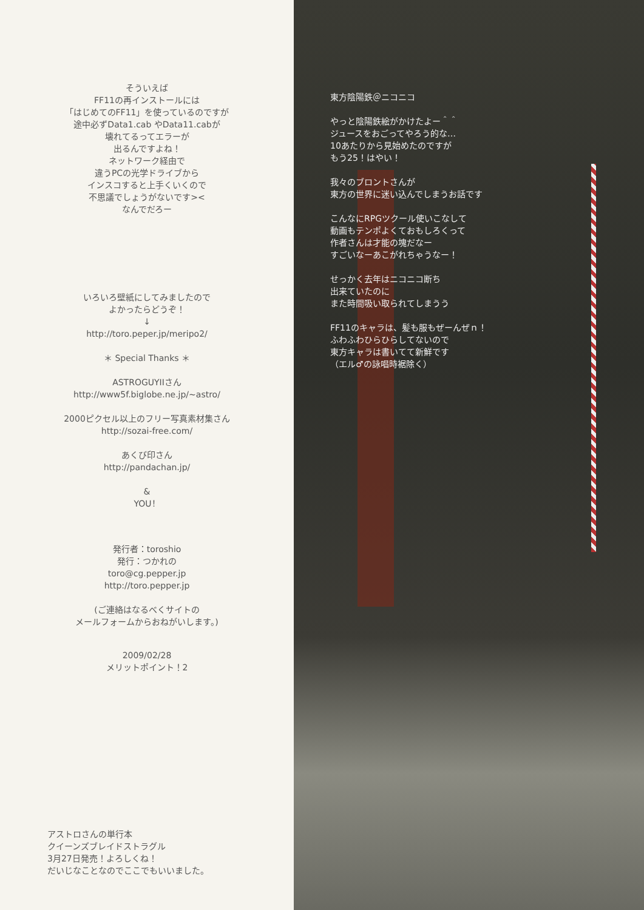そういえば
FF11の再インストールには
「はじめてのFF11」を使っているのですが
途中必ずData1.cab やData11.cabが
壊れてるってエラーが
出るんですよね！
ネットワーク経由で
違うPCの光学ドライブから
インスコすると上手くいくので
不思議でしょうがないです><
なんでだろー
いろいろ壁紙にしてみましたので
よかったらどうぞ！
↓
http://toro.peper.jp/meripo2/
＊ Special Thanks ＊
ASTROGUYIIさん
http://www5f.biglobe.ne.jp/~astro/
2000ピクセル以上のフリー写真素材集さん
http://sozai-free.com/
あくび印さん
http://pandachan.jp/
&
YOU！
発行者：toroshio
発行：つかれの
toro@cg.pepper.jp
http://toro.pepper.jp
(ご連絡はなるべくサイトの
メールフォームからおねがいします。)
2009/02/28
メリットポイント！2
アストロさんの単行本
クイーンズブレイドストラグル
3月27日発売！よろしくね！
だいじなことなのでここでもいいました。
東方陰陽鉄＠ニコニコ
やっと陰陽鉄絵がかけたよー＾＾
ジュースをおごってやろう的な…
10あたりから見始めたのですが
もう25！はやい！
我々のブロントさんが
東方の世界に迷い込んでしまうお話です
こんなにRPGツクール使いこなして
動画もテンポよくておもしろくって
作者さんは才能の塊だなー
すごいなーあこがれちゃうなー！
せっかく去年はニコニコ断ち
出来ていたのに
また時間吸い取られてしまうう
FF11のキャラは、髪も服もぜーんぜｎ！
ふわふわひらひらしてないので
東方キャラは書いてて新鮮です
（エル♂の詠唱時裾除く）